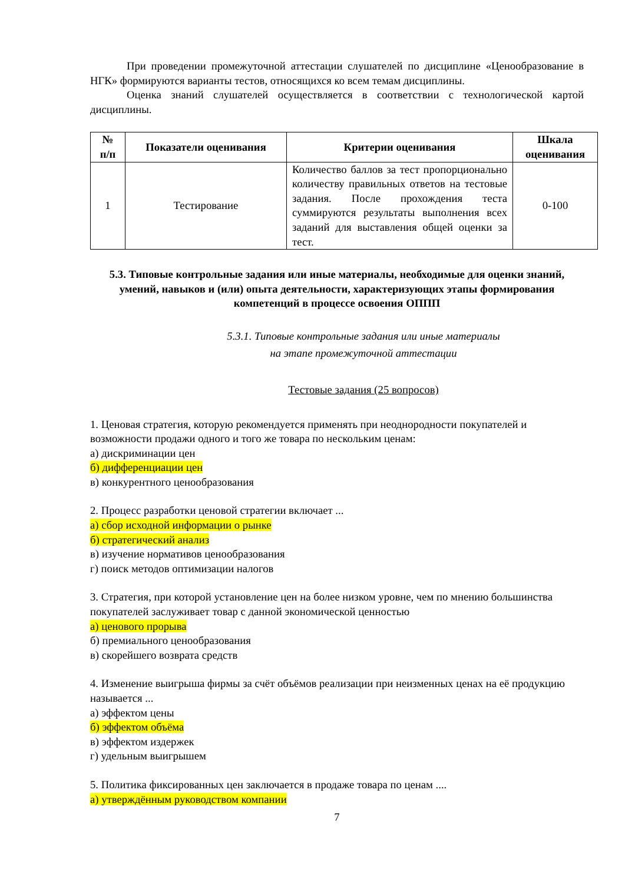При проведении промежуточной аттестации слушателей по дисциплине «Ценообразование в НГК» формируются варианты тестов, относящихся ко всем темам дисциплины.
Оценка знаний слушателей осуществляется в соответствии с технологической картой дисциплины.
| № п/п | Показатели оценивания | Критерии оценивания | Шкала оценивания |
| --- | --- | --- | --- |
| 1 | Тестирование | Количество баллов за тест пропорционально количеству правильных ответов на тестовые задания. После прохождения теста суммируются результаты выполнения всех заданий для выставления общей оценки за тест. | 0-100 |
5.3. Типовые контрольные задания или иные материалы, необходимые для оценки знаний, умений, навыков и (или) опыта деятельности, характеризующих этапы формирования компетенций в процессе освоения ОППП
5.3.1. Типовые контрольные задания или иные материалы
на этапе промежуточной аттестации
Тестовые задания (25 вопросов)
1. Ценовая стратегия, которую рекомендуется применять при неоднородности покупателей и возможности продажи одного и того же товара по нескольким ценам:
а) дискриминации цен
б) дифференциации цен
в) конкурентного ценообразования
2. Процесс разработки ценовой стратегии включает ...
а) сбор исходной информации о рынке
б) стратегический анализ
в) изучение нормативов ценообразования
г) поиск методов оптимизации налогов
3. Стратегия, при которой установление цен на более низком уровне, чем по мнению большинства покупателей заслуживает товар с данной экономической ценностью
а) ценового прорыва
б) премиального ценообразования
в) скорейшего возврата средств
4. Изменение выигрыша фирмы за счёт объёмов реализации при неизменных ценах на её продукцию называется ...
а) эффектом цены
б) эффектом объёма
в) эффектом издержек
г) удельным выигрышем
5. Политика фиксированных цен заключается в продаже товара по ценам ....
а) утверждённым руководством компании
7